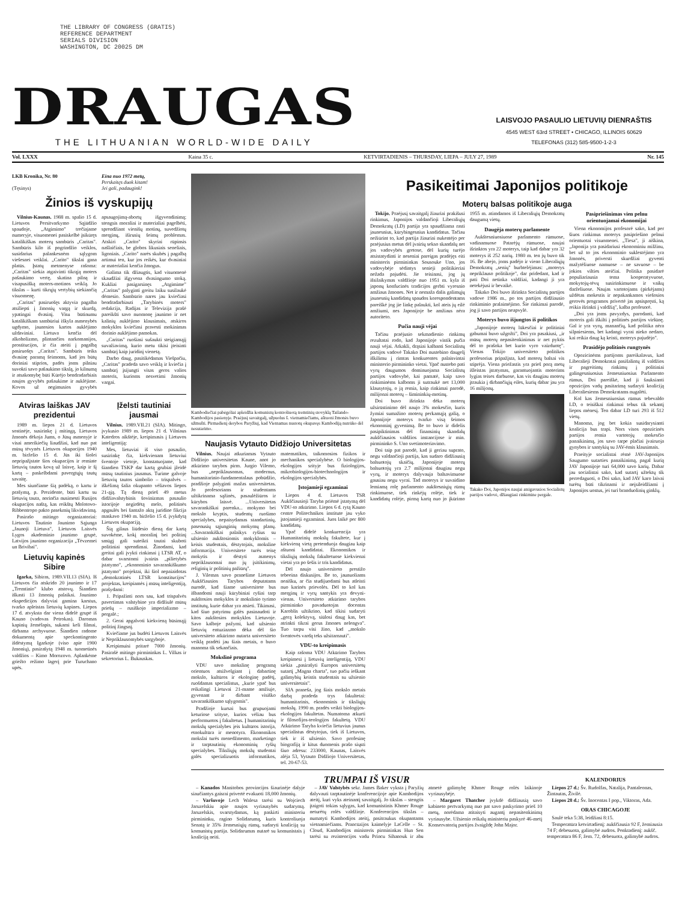THE LIBRARY OF CONGRESS (GRATIS)
REFERENCE DEPARTMENT
SERIALS DIVISION
WASHINGTON, DC 20025 DM
DRAUGAS
THE LITHUANIAN WORLD-WIDE DAILY
LAISVOJO PASAULIO LIETUVIŲ DIENRAŠTIS
4545 WEST 63rd STREET • CHICAGO, ILLINOIS 60629
TELEFONAS (312) 585-9500-1-2-3
Vol. LXXX Kaina 35 c. KETVIRTADIENIS – THURSDAY, LIEPA – JULY 27, 1989 Nr. 145
LKB Kronika, Nr. 80
(Tęsinys)
Eina nuo 1972 metų,
Perskaitęs duok kitam!
Jei gali, padaugink!
Žinios iš vyskupijų
Vilnius-Kaunas. 1988 m. spalio 15 d. Lietuvos Persitvarkymo Sąjūdžio spaudoje, „Atgimimo" trečiajame numeryje, visuomenei pasiskelbė įsikūręs katalikiškas moterų sambūris „Caritas". Sambūris kilo iš pogrindžio veiklos, susidarius palankesnėm sąlygom viešesnei veiklai. „Carito" tikslai gana platūs. Įstatų metmenyse rašoma: „Caritas" siekia atgaivinti tikrąją moters pašaukimo vertę, skatina pilną ir visapusišką moters-motinos veiklą. Jo tikslas – kurti tikrųjų vertybių siekiančią visuomenę.
„Caritas" pasiruošęs aktyvia pagalba atsiliepti į žmonių vargą ir skurdą, ypatingai dvasinį. Visu būtinumu katalikiškam sambūriui iškyla asmenybės ugdymo, jaunosios kartos auklėjimo uždaviniai. Lietuva kenčia dėl alkoholizmo, plintančios narkomanijos, prostitucijos, ir čia ateiti į pagalbą pasiruošęs „Caritas". Sambūris teiks dvasinę paramą šeimoms, kad jos būtų doriniai stiprios, padės joms pilniau suvokti savo pašaukimo tikslą, jo kilnumą ir atsakomybę būti Kūrėjo bendradarbiais naujos gyvybės pašaukime ir auklėjime. Kovos už negimusios gyvybės apsaugojimą-abortų išgyvendinimą; stengsis moraliai ir materialiai pagelbėti, sprendžiant vienišų motinų, suvedžiotų merginų, iširusių šeimų problemas. Atskiri „Carito" skyriai rūpinsis našlaičiais, be globos likusiais seneliais, ligoniais. „Carito" narės skubės į pagalbą artimui ten, kur jos reikės, kur dvasiniai ar materialiai kenčia žmogus.
Galima tik džiaugtis, kad visuomenė skaudžiai išgyvena dvasingumo stoką. Kukliai pasigarsinęs „Atgimime" „Caritas" palyginti greitu laiku susilaukė dėmesio. Sambūrio nares jau kviečiasi bendradarbiauti „Tarybinės moters" redakcija, Radijas ir Televizija prašė pareikšti savo nuomonę jaunimo ir net kalinių auklėjimo klausimais, atskiros mokyklos kviečiasi pravesti mokinimas dorinio auklėjimo pamokas.
„Caritas" ruošiasi sušaukti steigiamąjį suvažiavimą, kurio metu tikisi įteisinti sambūrį kaip juridinį vienetą.
Darbo daug, pasitikėdamas Viešpačiu, „Caritas" pradeda savo veiklą ir kviečia į sambūrį įsijungti visas geros valios moteris, kurioms nesvetimi žmonių vargai.
Atviras laiškas JAV prezidentui
1989 m. liepos 21 d. Lietuvos sostinėje, susirinkę į mitingą, Lietuvos žmonės dėkoja Jums, o Jūsų asmenyje ir visai amerikiečių liaudžiai, kad nuo pat mūsų tėvynės Lietuvos okupacijos 1940 m. birželio 15 d. Jūs iki šiolei nepripažįstate šios okupacijos ir remiate lietuvių tautos kovą už laisvę, kaip ir šį kartą – paskelbdami pavergtųjų tautų savaitę.
Mes siunčiame šią padėką, o kartu ir prašymą, p. Prezidente, būti kartu su lietuvių tauta, norinčia nusimesti Rusijos okupacijos naštą, kas reikštų Molotovo-Ribbentropo pakto pasekmių likvidavimą.
Pasirašo mitingo organizatoriai: Lietuvos Tautinio Jaunimo Sąjunga „Jaunoji Lietuva", Lietuvos Laisvės Lygos akademinio jaunimo grupė, Latvijos jaunimo organizacija „Tėvzemei un Brivibai".
Lietuvių kapinės Sibire
Igarka, Sibiras, 1989.VII.13 (SIA). Iš Lietuvos čia atskrido 20 jaunimo ir 17 „Tremtinio" klubo atstovų. Šiandien iškasti 13 žmonių palaikai. Jaunimo ekspedicijos dalyviai gamina karstus, tvarko apleistas lietuvių kapines. Liepos 17 d. atvyksta dar viena didelė grupė iš Kauno (vadovas Petrokas). Daromas kapinių žemėlapis, sukami keli filmai, dirbama archyvuose. Šiandien radome dokumentą apie speckontingento išdėstymą Igarkoje (viso apie 1900 žmonių), pasirašytą 1948 m. tuometinės valdžios – Kimo Morozovo. Aplankėme griežto režimo lagerį prie Turuchano upės.
Įželsti tautiniai jausmai
Vilnius. 1989.VII.21 (SIA). Mitingo, įvykusio 1989 m. liepos 21 d. Vilniaus Katedros aikštėje, kreipimasis į Lietuvos inteligentiją:
Mes, lietuviai iš viso pasaulio, susirinkę čia, kiekvienam lietuviui šventoje vietoje, konstatuojame, kad šiandien TSKP dar kartą grubiai įžeidė mūsų tautinius jausmus. Turime galvoje lietuvių tautos simbolio – trispalvės – iškėlimą šalia okupanto vėliavos liepos 21-ąją. Tą dieną prieš 49 metus didžiavalstybinis šovinizmas pasaulio istorijoje negirdėtą melo, politinės apgaulės bei šantažo aktą juridine fikcija maskavo 1940 m. birželio 15 d. įvykdytą Lietuvos okupaciją.
Šią gilaus liūdesio dieną dar kartą suvokėme, kokį moralinį bei politinį smūgį gali suteikti tautai skuboti politiniai sprendimai. Žinodami, kad greitai gali įvykti rinkimai į LTSR AT, o dabar svarstomi įvairūs „pilietybės įstatymo", „ekonominio savarankiškumo įstatymo" projektai, iki šiol nepaiaidotas „demokratinės LTSR konstitucijos" projektas, kreipiamės į mūsų inteligentiją, prašydami:
1. Pripažinti nors sau, kad trispalvės pavertimas valstybine yra didžiulė mūsų priešų – rusiškojo imperializmo – pergalė.;
2. Gerai apgalvoti kiekvieną būsimąjį politinį žingsnį.
Kviečiame jus budėti Lietuvos Laisvės ir Nepriklausomybės sargyboje.
Kreipimuisi pritarė 7000 žmonių. Pasirašė mitingo pirmininkas L. Vilkas ir sekretorius L. Bukauskas.
Kambodiečiai pabėgėliai apleidžia komunistų kontroliuotą tremtinių stovyklą Tailando-Kambodijos pasienyje. Praėjusį savaitgalį, užpuolus š. vietnamiečiams, aštuoni žmonės buvo užmušti. Pirmadienį derybos Paryžiuj, kad Vietnamas nustotų okupavęs Kambodiją nutrūko dėl nesutarimo.
Naujasis Vytauto Didžiojo Universitetas
Vilnius. Naujai atkuriamas Vytauto Didžiojo universitetas Kaune, anot jo atkūrimo tarybos pirm. Jurgio Vilemo, bus „nepriklausomas, modernus, humanitarinio-fundamentalaus pobūdžio, pradžioje palyginti mažas universitetas. Jo profesoriams ir studentams užtikrinama sąžinės, pasaulėžiūros ir kūrybos laisvė. ...Universitetas savarankiškai parenka... mokymo bei mokslo kryptis, studentų ruošimo specialybes, nepaisydamas standartinių, pasenusių sąjunginių mokymų planų. ...Savarankiškai palaikys ryšius su užsienio aukštosiomis mokyklomis – keisis studentais, dėstytojais, moksline informacija. Universitete turės teisę mokytis ir dėstyti asmenys nepriklausomai nuo jų įsitikinimų, religinių ir politinių pažiūrų".
J. Vilemas savo pranešime Lietuvos Aukščiausios Tarybos deputatams nurodė, kad šiame universitete bus išbandomi nauji kūrybiniai ryšiai tarp aukštosios mokyklos ir mokslinio tyrimo institutų, kurie dabar yra atsieti. Tikimasi, kad šiuo patyrimu galės pasinaudoti ir kitos aukštosios mokyklos Lietuvoje. Savo kalboje pažymi, kad užsienio lietuvių entuziazmo dėka dėl šio universiteto atkūrimo nutarta universiteto veiklą pradėti jau šiais metais, o buvo manoma tik sekančiais.
Mokslinė programa
VDU savo mokslinę programą orientuos atsižvelgiant į dabartinę mokslo, kultūros ir ekologinę padėtį, ruošdamas specialistus, „kurie ypač bus reikalingi Lietuvai 21-mame amžiuje, gyvenant ir dirbant visiško savarankiškumo sąlygomis".
Pradžioje kursai bus grupuojami keturiose srityse, kurios vėliau bus performuotos į fakultetus. Į humanitarinių mokslų specialybes įeis kultūros istorija, etnokultūra ir menotyra. Ekonomikos mokslai turės menedžmento, marketingo ir tarptautinių ekonominių ryšių specialybes. Tiksliųjų mokslų studentai galės specializuotis informatikos, matematikos, taikomosios fizikos ir mechanikos specialybėse. O biologijos-ekologijos srityje bus fiziologijos, mikrobiologijos-biotechnologijos ir ekologijos specialybės.
Įstojamieji egzaminai
Liepos 4 d. Lietuvos TSR Aukščiausioji Taryba priėmė įstatymą dėl VDU-to atkūrimo. Liepos 6 d. rytą Kauno centre Politechnikos institute jau vyko įstojamieji egzaminai. Juos laikė per 800 kandidatų.
Ypač didelė konkurencija yra Humanitarinių mokslų fakultete, kur į kiekvieną vietą pretenduoja daugiau kaip aštuoni kandidatai. Ekonomikos ir tiksliųjų mokslų fakultetuose kiekvienai vietai yra po šešis ir tris kandidatus.
Dėl naujo universiteto prestižo tebeeina diskusijos. Be to, jaunuoliams neaišku, ar čia studijuodami bus atleisti nuo karinės prievolės. Dėl to kol kas merginų ir vyrų santykis yra devyni-vienas. Universiteto atkūrimo tarybos pirmininko pavaduotojas docentas Karoblis užtikrino, kad tikisi sudaryti „gerą kolektyvą, siūlosi daug kas, bet atrinkti tikrai gerus žmones nelengva". Tuo tarpu visi žino, kad „mokslo šventovės vardą teks užsitarnauti".
VDU-to kreipimasis
Kaip rašoma VDU Atkūrimo Tarybos kreipimesi į lietuvių inteligentiją, VDU siekia „pasirašyti Europos universitetų sutartį „Magna charta", tuo pačiu ieškant galimybių keistis studentais su užsienio universitetais".
SIA praneša, jog šiais mokslo metais darbą pradeda trys fakultetai: humanitarinis, ekonominis ir tiksliųjų mokslų. 1990 m. pradės veikti biologijos-ekologijos fakultetas. Numatoma atkurti ir filosofijos-teologijos fakultetą. VDU Atkūrimo Taryba kviečia lietuvius jaunus specialistus dėstytojus, tiek iš Lietuvos, tiek ir iš užsienio. Savo profesinę biografiją ir kitus duomenis prašo siųsti šiuo adresu: 233000, Kaunas, Laisvės alėja 53, Vytauto Didžiojo Universitetas, tel. 20-67-53.
Pasikeitimai Japonijos politikoje
Moterų balsas politikoje auga
Tokijo. Praėjusį savaitgalį žiauriai prakišusi rinkimus, Japonijos valdančioji Liberaliųjų Demokratų (LD) partija yra spaudžiama rasti jaunesnius, kūrybingesnius kandidatus. Tačiau nežiūrint to, kad partija žiauriai nukentėjo per praėjusius metus dėl įvairių sekso skandalų net jos vadovybės gretose, dėl kurių turėjo atsistatydinti ir neseniai pareigas pradėjęs eiti ministeris pirmininkas Sousouke Uno, jos vadovybėje sėdintys senieji politikieriai nežada pajudėti. Jie teisinasi, jog jų išsilaikymas valdžioje nuo 1951 m. kyla iš japonų konfucinės tradicijos gerbti vyresnio amžiaus žmones. Net ir nemaža dalis galimųjų jaunesnių kandidatų spaudos korespondentams pareiškė jog jie linkę palaukti, kol ateis jų eilė amžiumi, nes Japonijoje be amžiaus nėra autoriteto.
Pučia nauji vėjai
Tačiau praėjusio sekmadienio rinkimų rezultatai rodo, kad Japonijoje vistik pučia nauji vėjai. Atkakli, drąsiai kalbanti Socialistų partijos vadovė Takako Doi nustebino daugelį iškilimu į rimtas konkurentes palaisvintai ministerio pirmininko vietai. Ypač nustebo pati vyrų daugumos dominuojama Socialistų partijos vadovybė, kai pamatė, kaip savo rinkiminėms kalboms ji sutraukė net 13,000 klausytojų, o ją remia, kaip rinkimai parodė, milijonai moterų – šimininkių-motinų.
Doi buvo išrinkta dėka moterų užsirūstinimo dėl naujo 3% mokesčio, kuris žymiai sumažino moterų perkamąją galią, o Japonijoje moterys tvarko visą šeimos ekonominį gyvenimą. Be to buvo ir didelis pasipiktinimas dėl finansinių skandalų aukščiausios valdžios instancijose ir min. pirmininko S. Uno svetimoteriavimo.
Doi taip pat parodė, kad ji geriau suprato, negu valdančioji partija, kas sudaro didžiausią balsuotojų skaičių. Japonijoje moterų balsuotojų yra 2.7 milijonai daugiau negu vyrų, ir moterys dalyvauja balsavimuose gausiau negu vyrai. Tad moterys ir suvaidino lemiamą rolę parlamento aukštesniųjų rūmų rinkimuose, tiek rinkėjų rolėje, tiek ir kandidatų rolėje, pirmą kartą nuo jo įkūrimo 1955 m. atimdamos iš Liberaliųjų Demokratų daugumą vietų.
Daugėja moterų parlamente
Aukštesniuosiuose parlamento rūmuose, vadinamuose Patarėjų rūmuose, naujai išrinktos yra 22 moterys, taip kad dabar yra 32 moterys iš 252 narių. 1980 m. ten jų buvo tik 16. Be abejo, joms padėjo ir vieno Liberaliųjų Demokratų „senių" burbtelėjimas: „moterys nepriklauso politikoje", dar pridedant, kad ir pati Doi netinka valdžiai, kadangi ji yra netekėjusi ir bevaikė.
Takako Doi buvo išrinkta Socialistų partijos vadove 1986 m., po tos partijos didžiausio rinkiminio pralaimėjimo. Šie rinkimai parodė, jog ji savo partijos neapvylė.
Moterys buvo išjungtos iš politikos
„Japonijoje moterų lūkesčiai ir politiniai gabumai buvo užgožti", Doi yra pasakiusi, „ir mūsų moterų nepasitenkinimas ir net pyktis dėl to prašoka bet kurio vyro vaizduotę". Vienas Tokijo universiteto politikos profesorius pripažįsta, kad moterų balsai vis stiprėja. Viena priežastis yra prieš porą metų išleistas įstatymas, garantuojantis moterims lygias teises darbuose, kas vis daugiau moterų įtraukia į dirbančiųjų eiles, kurių dabar jau yra 16 milijonų.
Takako Doi, Japonijos naujai atsigavusios Socialistų partijos vadovė, džiaugiasi rinkimine pergale.
Pasipriešinimas vien pelnu orientuojamai ekonomijai
Viena ekonomijos profesorė sako, kad per šiuos rinkimus moterys pasipriešino pelnui orientuotai visuomenei. „Tiesa", ji aiškina, „Japonija yra pasidariusi ekonominiu milžinu, bet už to jos ekonominio suklestėjimo yra žmonės, priversti skurdžiai gyventi mažytėliuose namuose – ne savuose – be jokios vilties ateičiai. Politika pasidarė populiariausia tema kooperatyvuose, mokytojų-tėvų susirinkimuose ir vaikų darželiuose. Naujas vartotojams (pirkėjams) uždėtas mokestis ir nepakankamos viešosios gerovės programos privertė jas apsispręsti, ką reikia išrinkti į valdžią", kalba profesorė.
„Doi yra joms pavyzdys, parodanti, kad moteris gali iškilti į politinės partijos viršūnę. Gal ir yra vyrų, manančių, kad politika nėra silpniesiems, bet kadangi vyrai nieko nedaro, kai reikia daug ką keisti, moterys pajudėjo".
Prasidėjo politinės rungtynės
Opozicinėms partijoms pareikalavus, kad Liberalieji Demokratai pasišalintų iš valdžios ir pagreitintų rinkimų į politiniai galingesniuosius žemesniuosius Parlamento rūmus, Doi pareiškė, kad ji šauksianti opozicijos vadų pasitarimą sudaryti koaliciją Liberaliesiems Demokratams nugalėti.
Kol kas žemesniuosius rūmus tebevaldo LD, o teisiškai rinkimai tebus tik sekantį liepos mėnesį. Ten dabar LD turi 293 iš 512 vietų.
Manoma, jog bet kokia susidarysianti koalicija bus trapi. Nors visos opozicinės partijos remia vartotojų mokesčio panaikinimą, jos savo tarpe plačiai įvairuoja gynybos ir santykių su JAV-ėmis klausimais.
Praeityje socialistai rėmė JAV-Japonijos Saugumo sutarties panaikinimą, pagal kurią JAV Japonijoje turi 64,000 savo karių. Dabar jau socialistai sako, kad sutartį užtektų tik perredaguoti, o Doi sako, kad JAV karo laivai turėtų būti tikrinami ir neįsileidžiami į Japonijos uostus, jei turi branduolinių ginklų.
TRUMPAI IŠ VISUR
– Kanados Manitobos provincijos šiaurinėje dalyje siaučiantys gaisrai privertė evakuoti 18,000 žmonių.
– Varšuvoje Lech Walesa tarėsi su Wojciech Jaruzelskiu apie naujos vyriausybės sudarymą. Jaruzelskis, svarstydamas, ką paskirti ministeriu pirmininku, ragino Solidarumą, kuris kontroliuoja Senatą ir 35% žemesniųjų rūmų, sudaryti koaliciją su komunistų partija. Solidarumas nutarė su komunistais į koaliciją neiti.
– JAV Valstybės sekr. James Baker vyksta į Paryžių dalyvauti tarptautinėje konferencijoje apie Kambodijos ateitį, kuri vyks ateinantį savaitgalį. Jo tikslas – stengtis įtaigoti tokias sąlygas, kad komunistinis Khmer Rouge neturėtų rolės valdžioje. Konferencijos tikslas – numatyti Kambodijos ateitį, pasitraukus okupantams vietnamiečiams. Prancūzijos kaimelyje LaCelle – St. Cloud, Kambodijos ministeris pirmininkas Hun Sen tarėsi su rezistencijos vadu Princu Sihanouk ir abu atmetė galimybę Khmer Rouge rolės laikinoje vyriausybėje.
– Margaret Thatcher įvykdė didžiausią savo kabineto pertvarkymą nuo pat savo paskyrimo prieš 10 metų, norėdama atitaisyti augantį nepasitenkinimą vyriausybe. Užsienio reikalų ministeriu paskyrė 46-metį Konservatorių partijos žvaigždę John Major.
KALENDORIUS
Liepos 27 d.: Šv. Rudolfas, Natalija, Pantaleonas, Žintautas, Živilė.
Liepos 28 d.: Šv. Inocentas I pop., Viktoras, Ada.
ORAS CHICAGOJE
Saulė teka 5:38, leidžiasi 8:15.
Temperatūra ketvirtadienį: aukščiausia 92 F, žemiausia 74 F; debesuota, galimybė audros. Penktadienį: aukšč. temperatūra 86 F, žem. 72, debesuota, galimybė audros.